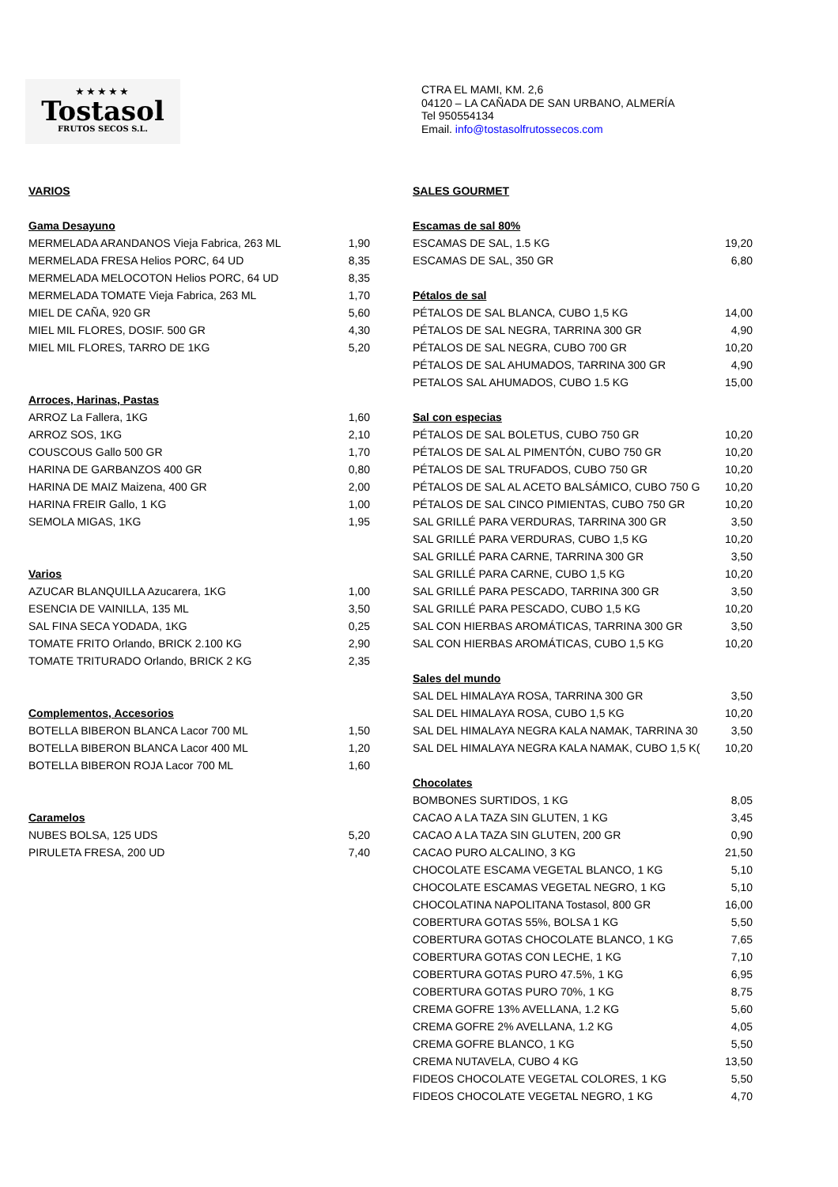★★★★★
Tostasol
FRUTOS SECOS S.L.
CTRA EL MAMI, KM. 2,6
04120 – LA CAÑADA DE SAN URBANO, ALMERÍA
Tel 950554134
Email. info@tostasolfrutossecos.com
| VARIOS | |
| Gama Desayuno | |
| MERMELADA ARANDANOS Vieja Fabrica, 263 ML | 1,90 |
| MERMELADA FRESA Helios PORC, 64 UD | 8,35 |
| MERMELADA MELOCOTON Helios PORC, 64 UD | 8,35 |
| MERMELADA TOMATE Vieja Fabrica, 263 ML | 1,70 |
| MIEL DE CAÑA, 920 GR | 5,60 |
| MIEL MIL FLORES, DOSIF. 500 GR | 4,30 |
| MIEL MIL FLORES, TARRO DE 1KG | 5,20 |
| Arroces, Harinas, Pastas | |
| ARROZ La Fallera, 1KG | 1,60 |
| ARROZ SOS, 1KG | 2,10 |
| COUSCOUS Gallo 500 GR | 1,70 |
| HARINA DE GARBANZOS 400 GR | 0,80 |
| HARINA DE MAIZ Maizena, 400 GR | 2,00 |
| HARINA FREIR Gallo, 1 KG | 1,00 |
| SEMOLA MIGAS, 1KG | 1,95 |
| Varios | |
| AZUCAR BLANQUILLA Azucarera, 1KG | 1,00 |
| ESENCIA DE VAINILLA, 135 ML | 3,50 |
| SAL FINA SECA YODADA, 1KG | 0,25 |
| TOMATE FRITO Orlando, BRICK 2.100 KG | 2,90 |
| TOMATE TRITURADO Orlando, BRICK 2 KG | 2,35 |
| Complementos, Accesorios | |
| BOTELLA BIBERON BLANCA Lacor 700 ML | 1,50 |
| BOTELLA BIBERON BLANCA Lacor 400 ML | 1,20 |
| BOTELLA BIBERON ROJA Lacor 700 ML | 1,60 |
| Caramelos | |
| NUBES BOLSA, 125 UDS | 5,20 |
| PIRULETA FRESA, 200 UD | 7,40 |
| SALES GOURMET | |
| Escamas de sal 80% | |
| ESCAMAS DE SAL, 1.5 KG | 19,20 |
| ESCAMAS DE SAL, 350 GR | 6,80 |
| Pétalos de sal | |
| PÉTALOS DE SAL BLANCA, CUBO 1,5 KG | 14,00 |
| PÉTALOS DE SAL NEGRA, TARRINA 300 GR | 4,90 |
| PÉTALOS DE SAL NEGRA, CUBO 700 GR | 10,20 |
| PÉTALOS DE SAL AHUMADOS, TARRINA 300 GR | 4,90 |
| PETALOS SAL AHUMADOS, CUBO 1.5 KG | 15,00 |
| Sal con especias | |
| PÉTALOS DE SAL BOLETUS, CUBO 750 GR | 10,20 |
| PÉTALOS DE SAL AL PIMENTÓN, CUBO 750 GR | 10,20 |
| PÉTALOS DE SAL TRUFADOS, CUBO 750 GR | 10,20 |
| PÉTALOS DE SAL AL ACETO BALSÁMICO, CUBO 750 G | 10,20 |
| PÉTALOS DE SAL CINCO PIMIENTAS, CUBO 750 GR | 10,20 |
| SAL GRILLÉ PARA VERDURAS, TARRINA 300 GR | 3,50 |
| SAL GRILLÉ PARA VERDURAS, CUBO 1,5 KG | 10,20 |
| SAL GRILLÉ PARA CARNE, TARRINA 300 GR | 3,50 |
| SAL GRILLÉ PARA CARNE, CUBO 1,5 KG | 10,20 |
| SAL GRILLÉ PARA PESCADO, TARRINA 300 GR | 3,50 |
| SAL GRILLÉ PARA PESCADO, CUBO 1,5 KG | 10,20 |
| SAL CON HIERBAS AROMÁTICAS, TARRINA 300 GR | 3,50 |
| SAL CON HIERBAS AROMÁTICAS, CUBO 1,5 KG | 10,20 |
| Sales del mundo | |
| SAL DEL HIMALAYA ROSA, TARRINA 300 GR | 3,50 |
| SAL DEL HIMALAYA ROSA, CUBO 1,5 KG | 10,20 |
| SAL DEL HIMALAYA NEGRA KALA NAMAK, TARRINA 30 | 3,50 |
| SAL DEL HIMALAYA NEGRA KALA NAMAK, CUBO 1,5 K( | 10,20 |
| Chocolates | |
| BOMBONES SURTIDOS, 1 KG | 8,05 |
| CACAO A LA TAZA SIN GLUTEN, 1 KG | 3,45 |
| CACAO A LA TAZA SIN GLUTEN, 200 GR | 0,90 |
| CACAO PURO ALCALINO, 3 KG | 21,50 |
| CHOCOLATE ESCAMA VEGETAL BLANCO, 1 KG | 5,10 |
| CHOCOLATE ESCAMAS VEGETAL NEGRO, 1 KG | 5,10 |
| CHOCOLATINA NAPOLITANA Tostasol, 800 GR | 16,00 |
| COBERTURA GOTAS 55%, BOLSA 1 KG | 5,50 |
| COBERTURA GOTAS CHOCOLATE BLANCO, 1 KG | 7,65 |
| COBERTURA GOTAS CON LECHE, 1 KG | 7,10 |
| COBERTURA GOTAS PURO 47.5%, 1 KG | 6,95 |
| COBERTURA GOTAS PURO 70%, 1 KG | 8,75 |
| CREMA GOFRE 13% AVELLANA, 1.2 KG | 5,60 |
| CREMA GOFRE 2% AVELLANA, 1.2 KG | 4,05 |
| CREMA GOFRE BLANCO, 1 KG | 5,50 |
| CREMA NUTAVELA, CUBO 4 KG | 13,50 |
| FIDEOS CHOCOLATE VEGETAL COLORES, 1 KG | 5,50 |
| FIDEOS CHOCOLATE VEGETAL NEGRO, 1 KG | 4,70 |